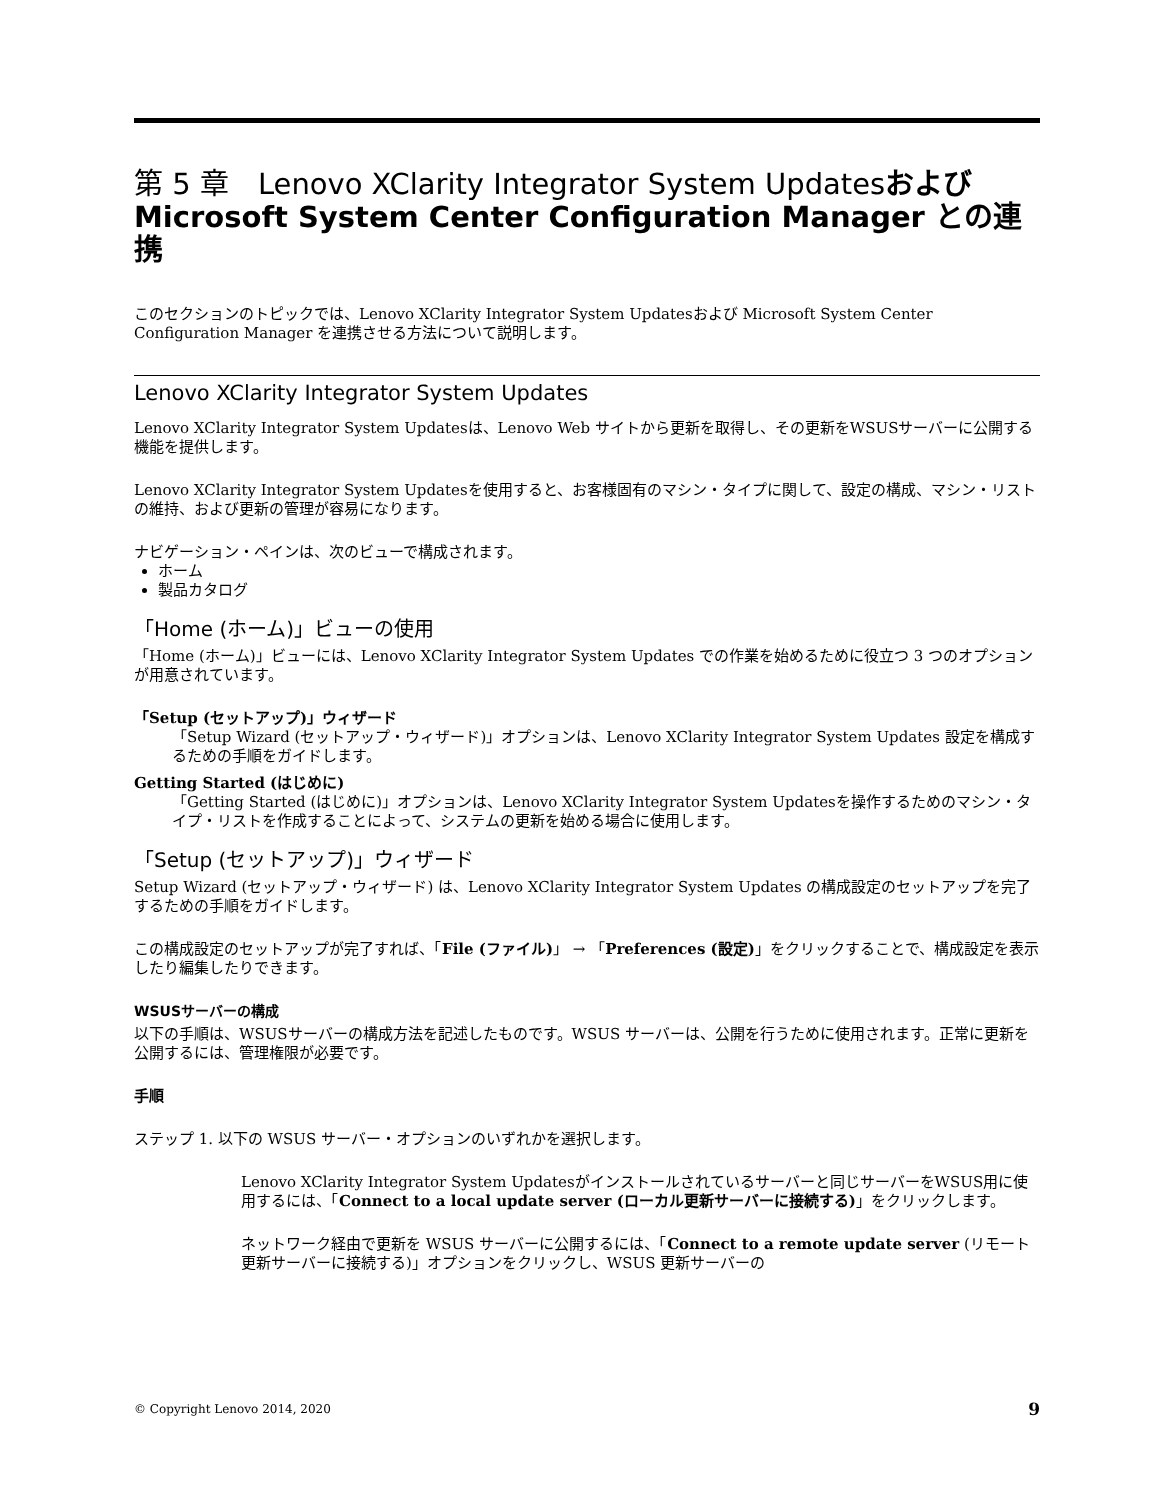第 5 章　Lenovo XClarity Integrator System Updatesおよび Microsoft System Center Configuration Manager との連携
このセクションのトピックでは、Lenovo XClarity Integrator System Updatesおよび Microsoft System Center Configuration Manager を連携させる方法について説明します。
Lenovo XClarity Integrator System Updates
Lenovo XClarity Integrator System Updatesは、Lenovo Web サイトから更新を取得し、その更新をWSUSサーバーに公開する機能を提供します。
Lenovo XClarity Integrator System Updatesを使用すると、お客様固有のマシン・タイプに関して、設定の構成、マシン・リストの維持、および更新の管理が容易になります。
ナビゲーション・ペインは、次のビューで構成されます。
ホーム
製品カタログ
「Home (ホーム)」ビューの使用
「Home (ホーム)」ビューには、Lenovo XClarity Integrator System Updates での作業を始めるために役立つ 3 つのオプションが用意されています。
「Setup (セットアップ)」ウィザード
「Setup Wizard (セットアップ・ウィザード)」オプションは、Lenovo XClarity Integrator System Updates 設定を構成するための手順をガイドします。
Getting Started (はじめに)
「Getting Started (はじめに)」オプションは、Lenovo XClarity Integrator System Updatesを操作するためのマシン・タイプ・リストを作成することによって、システムの更新を始める場合に使用します。
「Setup (セットアップ)」ウィザード
Setup Wizard (セットアップ・ウィザード) は、Lenovo XClarity Integrator System Updates の構成設定のセットアップを完了するための手順をガイドします。
この構成設定のセットアップが完了すれば、「File (ファイル)」 → 「Preferences (設定)」をクリックすることで、構成設定を表示したり編集したりできます。
WSUSサーバーの構成
以下の手順は、WSUSサーバーの構成方法を記述したものです。WSUS サーバーは、公開を行うために使用されます。正常に更新を公開するには、管理権限が必要です。
手順
ステップ 1. 以下の WSUS サーバー・オプションのいずれかを選択します。
Lenovo XClarity Integrator System Updatesがインストールされているサーバーと同じサーバーをWSUS用に使用するには、「Connect to a local update server (ローカル更新サーバーに接続する)」をクリックします。
ネットワーク経由で更新を WSUS サーバーに公開するには、「Connect to a remote update server (リモート更新サーバーに接続する)」オプションをクリックし、WSUS 更新サーバーの
© Copyright Lenovo 2014, 2020 9